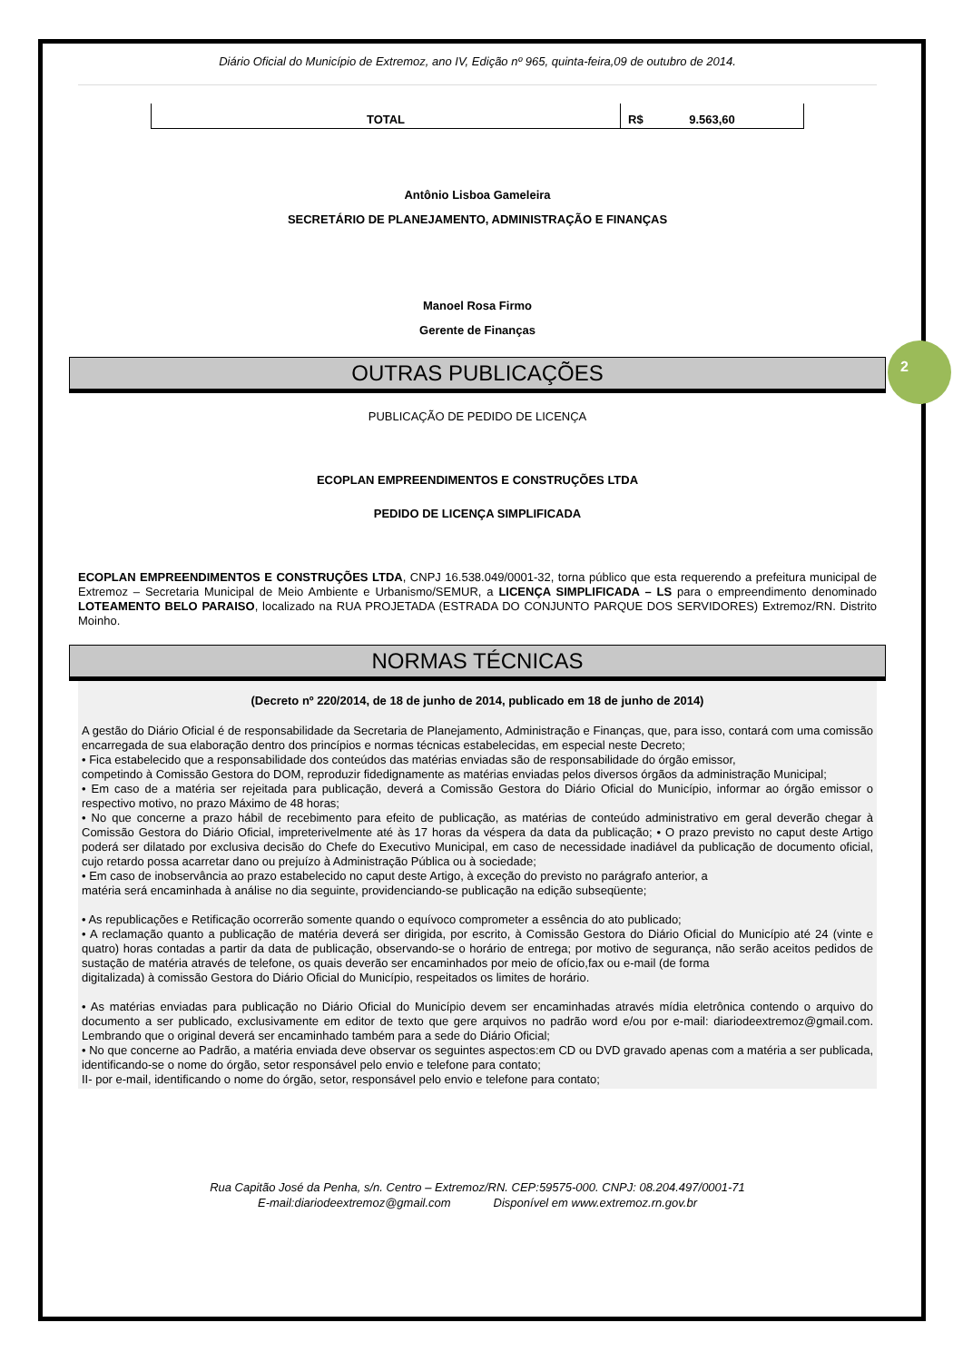2
Diário Oficial do Município de Extremoz, ano IV, Edição nº 965, quinta-feira,09 de outubro de 2014.
| TOTAL | R$ 9.563,60 |
Antônio Lisboa Gameleira
SECRETÁRIO DE PLANEJAMENTO, ADMINISTRAÇÃO E FINANÇAS
Manoel Rosa Firmo
Gerente de Finanças
OUTRAS PUBLICAÇÕES
PUBLICAÇÃO DE PEDIDO DE LICENÇA
ECOPLAN EMPREENDIMENTOS E CONSTRUÇÕES LTDA
PEDIDO DE LICENÇA SIMPLIFICADA
ECOPLAN EMPREENDIMENTOS E CONSTRUÇÕES LTDA, CNPJ 16.538.049/0001-32, torna público que esta requerendo a prefeitura municipal de Extremoz – Secretaria Municipal de Meio Ambiente e Urbanismo/SEMUR, a LICENÇA SIMPLIFICADA – LS para o empreendimento denominado LOTEAMENTO BELO PARAISO, localizado na RUA PROJETADA (ESTRADA DO CONJUNTO PARQUE DOS SERVIDORES) Extremoz/RN. Distrito Moinho.
NORMAS TÉCNICAS
(Decreto nº 220/2014, de 18 de junho de 2014, publicado em 18 de junho de 2014)
A gestão do Diário Oficial é de responsabilidade da Secretaria de Planejamento, Administração e Finanças, que, para isso, contará com uma comissão encarregada de sua elaboração dentro dos princípios e normas técnicas estabelecidas, em especial neste Decreto;
• Fica estabelecido que a responsabilidade dos conteúdos das matérias enviadas são de responsabilidade do órgão emissor,
competindo à Comissão Gestora do DOM, reproduzir fidedignamente as matérias enviadas pelos diversos órgãos da administração Municipal;
• Em caso de a matéria ser rejeitada para publicação, deverá a Comissão Gestora do Diário Oficial do Município, informar ao órgão emissor o respectivo motivo, no prazo Máximo de 48 horas;
• No que concerne a prazo hábil de recebimento para efeito de publicação, as matérias de conteúdo administrativo em geral deverão chegar à Comissão Gestora do Diário Oficial, impreterivelmente até às 17 horas da véspera da data da publicação; • O prazo previsto no caput deste Artigo poderá ser dilatado por exclusiva decisão do Chefe do Executivo Municipal, em caso de necessidade inadiável da publicação de documento oficial, cujo retardo possa acarretar dano ou prejuízo à Administração Pública ou à sociedade;
• Em caso de inobservância ao prazo estabelecido no caput deste Artigo, à exceção do previsto no parágrafo anterior, a
matéria será encaminhada à análise no dia seguinte, providenciando-se publicação na edição subseqüente;
• As republicações e Retificação ocorrerão somente quando o equívoco comprometer a essência do ato publicado;
• A reclamação quanto a publicação de matéria deverá ser dirigida, por escrito, à Comissão Gestora do Diário Oficial do Município até 24 (vinte e quatro) horas contadas a partir da data de publicação, observando-se o horário de entrega; por motivo de segurança, não serão aceitos pedidos de sustação de matéria através de telefone, os quais deverão ser encaminhados por meio de ofício,fax ou e-mail (de forma
digitalizada) à comissão Gestora do Diário Oficial do Município, respeitados os limites de horário.
• As matérias enviadas para publicação no Diário Oficial do Município devem ser encaminhadas através mídia eletrônica contendo o arquivo do documento a ser publicado, exclusivamente em editor de texto que gere arquivos no padrão word e/ou por e-mail: diariodeextremoz@gmail.com. Lembrando que o original deverá ser encaminhado também para a sede do Diário Oficial;
• No que concerne ao Padrão, a matéria enviada deve observar os seguintes aspectos:em CD ou DVD gravado apenas com a matéria a ser publicada, identificando-se o nome do órgão, setor responsável pelo envio e telefone para contato;
II- por e-mail, identificando o nome do órgão, setor, responsável pelo envio e telefone para contato;
Rua Capitão José da Penha, s/n. Centro – Extremoz/RN. CEP:59575-000. CNPJ: 08.204.497/0001-71
E-mail:diariodeextremoz@gmail.com Disponível em www.extremoz.rn.gov.br